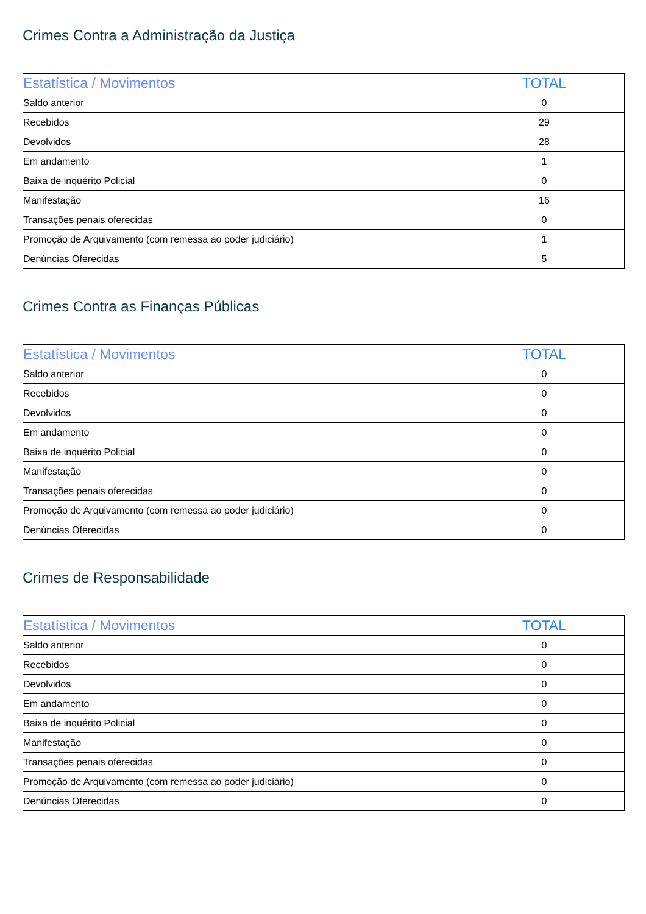Crimes Contra a Administração da Justiça
| Estatística / Movimentos | TOTAL |
| --- | --- |
| Saldo anterior | 0 |
| Recebidos | 29 |
| Devolvidos | 28 |
| Em andamento | 1 |
| Baixa de inquérito Policial | 0 |
| Manifestação | 16 |
| Transações penais oferecidas | 0 |
| Promoção de Arquivamento (com remessa ao poder judiciário) | 1 |
| Denúncias Oferecidas | 5 |
Crimes Contra as Finanças Públicas
| Estatística / Movimentos | TOTAL |
| --- | --- |
| Saldo anterior | 0 |
| Recebidos | 0 |
| Devolvidos | 0 |
| Em andamento | 0 |
| Baixa de inquérito Policial | 0 |
| Manifestação | 0 |
| Transações penais oferecidas | 0 |
| Promoção de Arquivamento (com remessa ao poder judiciário) | 0 |
| Denúncias Oferecidas | 0 |
Crimes de Responsabilidade
| Estatística / Movimentos | TOTAL |
| --- | --- |
| Saldo anterior | 0 |
| Recebidos | 0 |
| Devolvidos | 0 |
| Em andamento | 0 |
| Baixa de inquérito Policial | 0 |
| Manifestação | 0 |
| Transações penais oferecidas | 0 |
| Promoção de Arquivamento (com remessa ao poder judiciário) | 0 |
| Denúncias Oferecidas | 0 |